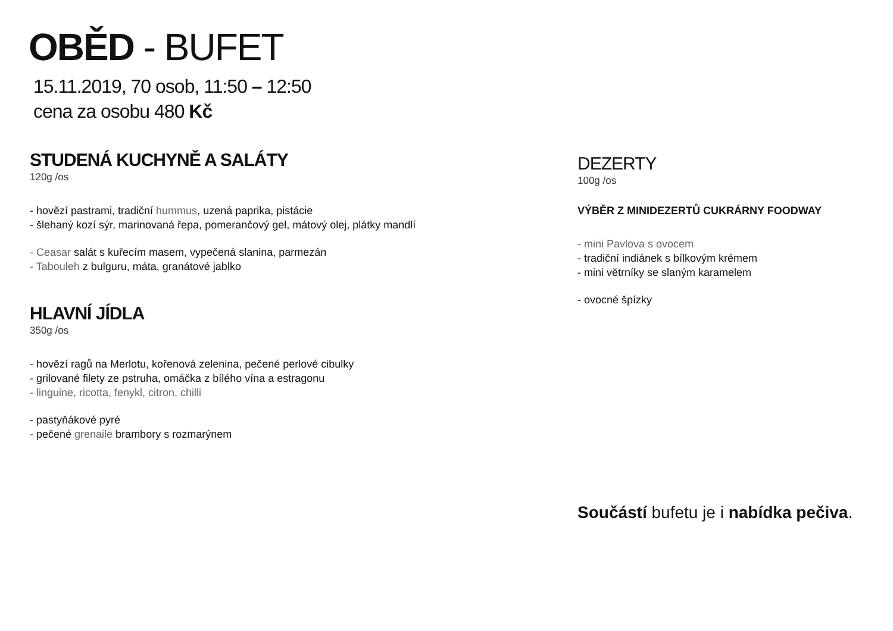OBĚD - BUFET
15.11.2019, 70 osob, 11:50 – 12:50
cena za osobu 480 Kč
STUDENÁ KUCHYNĚ A SALÁTY
120g /os
- hovězí pastrami, tradiční hummus, uzená paprika, pistácie
- šlehaný kozí sýr, marinovaná řepa, pomerančový gel, mátový olej, plátky mandlí
- Ceasar salát s kuřecím masem, vypečená slanina, parmezán
- Tabouleh z bulguru, máta, granátové jablko
HLAVNÍ JÍDLA
350g /os
- hovězí ragů na Merlotu, kořenová zelenina, pečené perlové cibulky
- grilované filety ze pstruha, omáčka z bílého vína a estragonu
- linguine, ricotta, fenykl, citron, chilli
- pastyňákové pyré
- pečené grenaile brambory s rozmarýnem
DEZERTY
100g /os
VÝBĚR Z MINIDEZERTŮ CUKRÁRNY FOODWAY
- mini Pavlova s ovocem
- tradiční indiánek s bílkovým krémem
- mini větrníky se slaným karamelem
- ovocné špízky
Součástí bufetu je i nabídka pečiva.